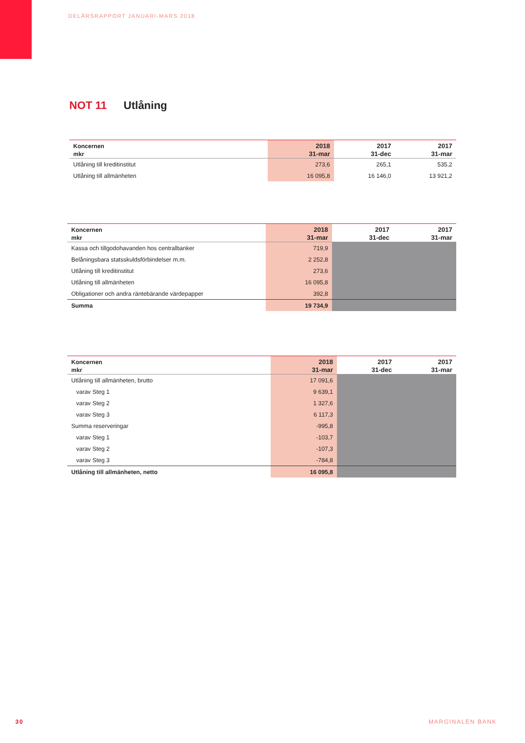DELÅRSRAPPORT JANUARI-MARS 2018
NOT 11 Utlåning
| Koncernen mkr | 2018 31-mar | 2017 31-dec | 2017 31-mar |
| --- | --- | --- | --- |
| Utlåning till kreditinstitut | 273,6 | 265,1 | 535,2 |
| Utlåning till allmänheten | 16 095,8 | 16 146,0 | 13 921,2 |
| Koncernen mkr | 2018 31-mar | 2017 31-dec | 2017 31-mar |
| --- | --- | --- | --- |
| Kassa och tillgodohavanden hos centralbanker | 719,9 | | |
| Belåningsbara statsskuldsförbindelser m.m. | 2 252,8 | | |
| Utlåning till kreditinstitut | 273,6 | | |
| Utlåning till allmänheten | 16 095,8 | | |
| Obligationer och andra räntebärande värdepapper | 392,8 | | |
| Summa | 19 734,9 | | |
| Koncernen mkr | 2018 31-mar | 2017 31-dec | 2017 31-mar |
| --- | --- | --- | --- |
| Utlåning till allmänheten, brutto | 17 091,6 | | |
| varav Steg 1 | 9 639,1 | | |
| varav Steg 2 | 1 327,6 | | |
| varav Steg 3 | 6 117,3 | | |
| Summa reserveringar | -995,8 | | |
| varav Steg 1 | -103,7 | | |
| varav Steg 2 | -107,3 | | |
| varav Steg 3 | -784,8 | | |
| Utlåning till allmänheten, netto | 16 095,8 | | |
30 MARGINALEN BANK